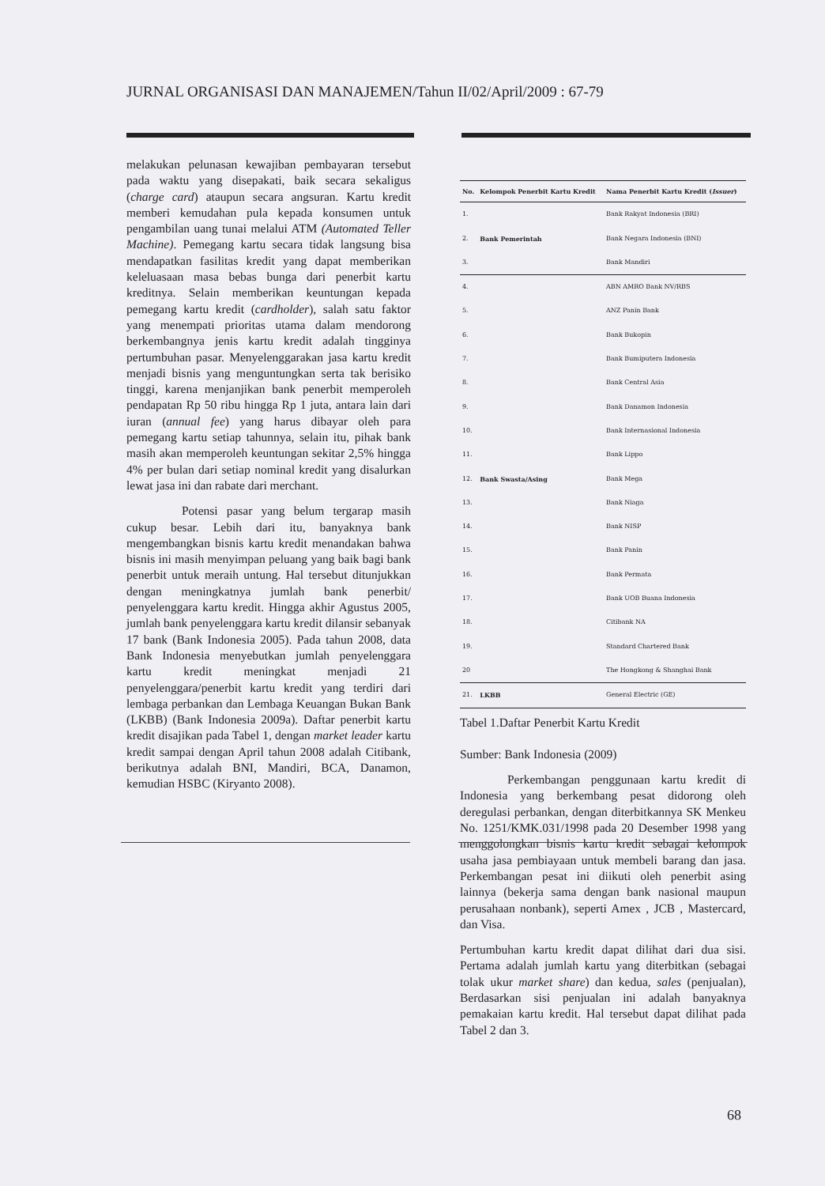JURNAL ORGANISASI DAN MANAJEMEN/Tahun II/02/April/2009 : 67-79
melakukan pelunasan kewajiban pembayaran tersebut pada waktu yang disepakati, baik secara sekaligus (charge card) ataupun secara angsuran. Kartu kredit memberi kemudahan pula kepada konsumen untuk pengambilan uang tunai melalui ATM (Automated Teller Machine). Pemegang kartu secara tidak langsung bisa mendapatkan fasilitas kredit yang dapat memberikan keleluasaan masa bebas bunga dari penerbit kartu kreditnya. Selain memberikan keuntungan kepada pemegang kartu kredit (cardholder), salah satu faktor yang menempati prioritas utama dalam mendorong berkembangnya jenis kartu kredit adalah tingginya pertumbuhan pasar. Menyelenggarakan jasa kartu kredit menjadi bisnis yang menguntungkan serta tak berisiko tinggi, karena menjanjikan bank penerbit memperoleh pendapatan Rp 50 ribu hingga Rp 1 juta, antara lain dari iuran (annual fee) yang harus dibayar oleh para pemegang kartu setiap tahunnya, selain itu, pihak bank masih akan memperoleh keuntungan sekitar 2,5% hingga 4% per bulan dari setiap nominal kredit yang disalurkan lewat jasa ini dan rabate dari merchant.
Potensi pasar yang belum tergarap masih cukup besar. Lebih dari itu, banyaknya bank mengembangkan bisnis kartu kredit menandakan bahwa bisnis ini masih menyimpan peluang yang baik bagi bank penerbit untuk meraih untung. Hal tersebut ditunjukkan dengan meningkatnya jumlah bank penerbit/ penyelenggara kartu kredit. Hingga akhir Agustus 2005, jumlah bank penyelenggara kartu kredit dilansir sebanyak 17 bank (Bank Indonesia 2005). Pada tahun 2008, data Bank Indonesia menyebutkan jumlah penyelenggara kartu kredit meningkat menjadi 21 penyelenggara/penerbit kartu kredit yang terdiri dari lembaga perbankan dan Lembaga Keuangan Bukan Bank (LKBB) (Bank Indonesia 2009a). Daftar penerbit kartu kredit disajikan pada Tabel 1, dengan market leader kartu kredit sampai dengan April tahun 2008 adalah Citibank, berikutnya adalah BNI, Mandiri, BCA, Danamon, kemudian HSBC (Kiryanto 2008).
| No. | Kelompok Penerbit Kartu Kredit | Nama Penerbit Kartu Kredit ( Issuer ) |
| --- | --- | --- |
| 1. | Bank Pemerintah | Bank Rakyat Indonesia (BRI) |
| 2. | | Bank Negara Indonesia (BNI) |
| 3. | | Bank Mandiri |
| 4. | Bank Swasta/Asing | ABN AMRO Bank NV/RBS |
| 5. | | ANZ Panin Bank |
| 6. | | Bank Bukopin |
| 7. | | Bank Bumiputera Indonesia |
| 8. | | Bank Central Asia |
| 9. | | Bank Danamon Indonesia |
| 10. | | Bank Internasional Indonesia |
| 11. | | Bank Lippo |
| 12. | | Bank Mega |
| 13. | | Bank Niaga |
| 14. | | Bank NISP |
| 15. | | Bank Panin |
| 16. | | Bank Permata |
| 17. | | Bank UOB Buana Indonesia |
| 18. | | Citibank NA |
| 19. | | Standard Chartered Bank |
| 20 | | The Hongkong & Shanghai Bank |
| 21. | LKBB | General Electric (GE) |
Tabel 1.Daftar Penerbit Kartu Kredit
Sumber: Bank Indonesia (2009)
Perkembangan penggunaan kartu kredit di Indonesia yang berkembang pesat didorong oleh deregulasi perbankan, dengan diterbitkannya SK Menkeu No. 1251/KMK.031/1998 pada 20 Desember 1998 yang menggolongkan bisnis kartu kredit sebagai kelompok usaha jasa pembiayaan untuk membeli barang dan jasa. Perkembangan pesat ini diikuti oleh penerbit asing lainnya (bekerja sama dengan bank nasional maupun perusahaan nonbank), seperti Amex , JCB , Mastercard, dan Visa.
Pertumbuhan kartu kredit dapat dilihat dari dua sisi. Pertama adalah jumlah kartu yang diterbitkan (sebagai tolak ukur market share) dan kedua, sales (penjualan), Berdasarkan sisi penjualan ini adalah banyaknya pemakaian kartu kredit. Hal tersebut dapat dilihat pada Tabel 2 dan 3.
68